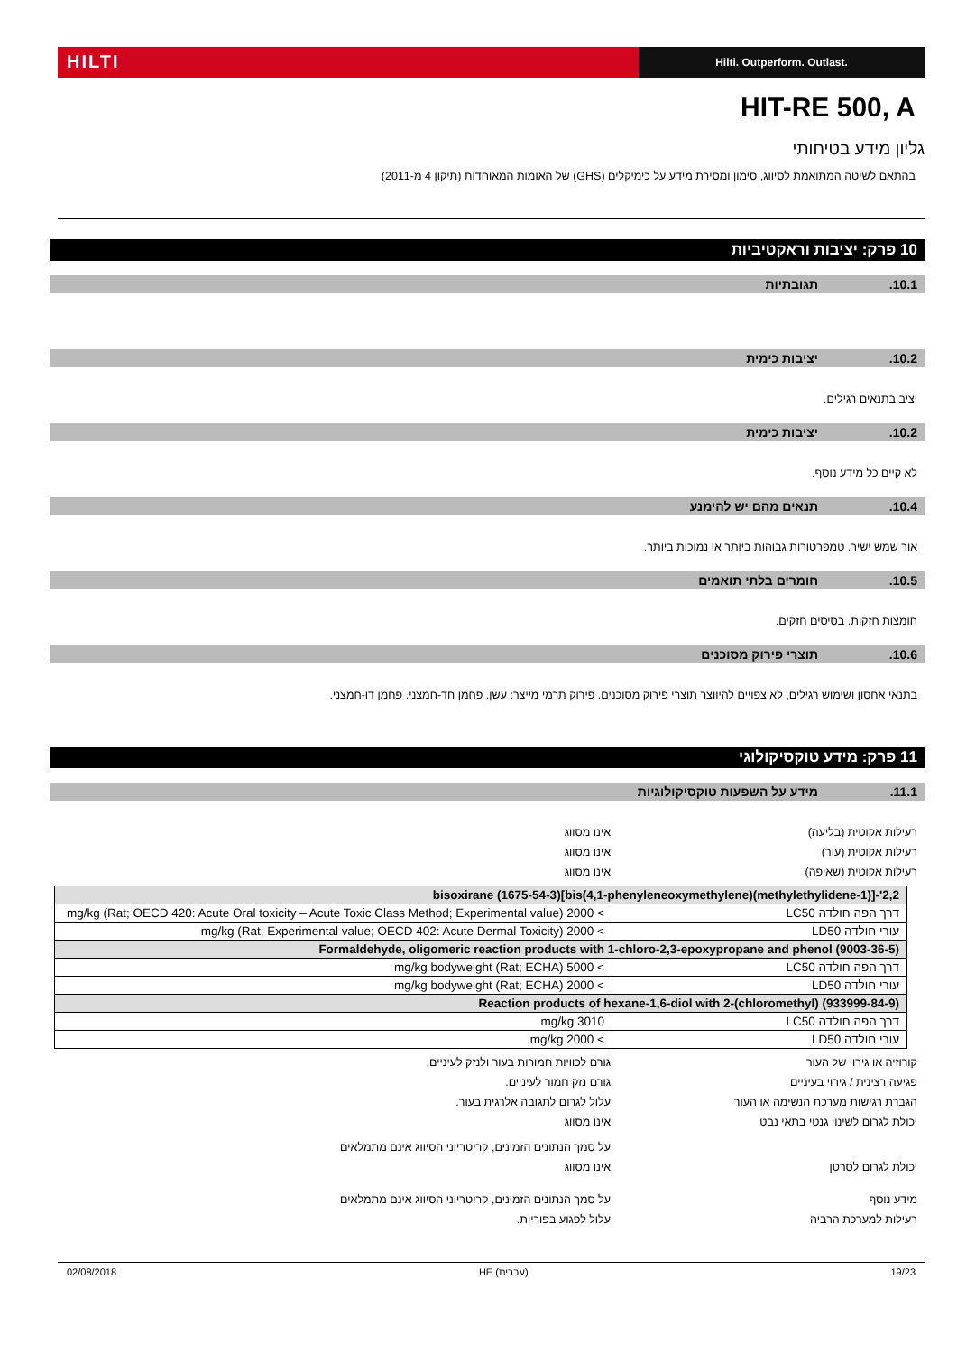HILTI
Hilti. Outperform. Outlast.
HIT-RE 500, A
גליון מידע בטיחותי
בהתאם לשיטה המתואמת לסיווג, סימון ומסירת מידע על כימיקלים (GHS) של האומות המאוחדות (תיקון 4 מ-2011)
10 פרק: יציבות וראקטיביות
10.1. תגובתיות
10.2. יציבות כימית
יציב בתנאים רגילים.
10.2. יציבות כימית
לא קיים כל מידע נוסף.
10.4. תנאים מהם יש להימנע
אור שמש ישיר. טמפרטורות גבוהות ביותר או נמוכות ביותר.
10.5. חומרים בלתי תואמים
חומצות חזקות. בסיסים חזקים.
10.6. תוצרי פירוק מסוכנים
בתנאי אחסון ושימוש רגילים, לא צפויים להיווצר תוצרי פירוק מסוכנים. פירוק תרמי מייצר: עשן. פחמן חד-חמצני. פחמן דו-חמצני.
11 פרק: מידע טוקסיקולוגי
11.1. מידע על השפעות טוקסיקולוגיות
רעילות אקוטית (בליעה) אינו מסווג
רעילות אקוטית (עור) אינו מסווג
רעילות אקוטית (שאיפה) אינו מסווג
| 2,2'-[(1-methylethylidene)bis(4,1-phenyleneoxymethylene)]bisoxirane (1675-54-3) | |
| --- | --- |
| דרך הפה חולדה LC50 | > 2000 mg/kg (Rat; OECD 420: Acute Oral toxicity – Acute Toxic Class Method; Experimental value) |
| עורי חולדה LD50 | > 2000 mg/kg (Rat; Experimental value; OECD 402: Acute Dermal Toxicity) |
| Formaldehyde, oligomeric reaction products with 1-chloro-2,3-epoxypropane and phenol (9003-36-5) | |
| דרך הפה חולדה LC50 | > 5000 mg/kg bodyweight (Rat; ECHA) |
| עורי חולדה LD50 | > 2000 mg/kg bodyweight (Rat; ECHA) |
| Reaction products of hexane-1,6-diol with 2-(chloromethyl) (933999-84-9) | |
| דרך הפה חולדה LC50 | 3010 mg/kg |
| עורי חולדה LD50 | > 2000 mg/kg |
קורוזיה או גירוי של העור גורם לכוויות חמורות בעור ולנזק לעיניים.
פגיעה רצינית / גירוי בעיניים גורם נזק חמור לעיניים.
הגברת רגישות מערכת הנשימה או העור עלול לגרום לתגובה אלרגית בעור.
יכולת לגרום לשינוי גנטי בתאי נבט אינו מסווג
על סמך הנתונים הזמינים, קריטריוני הסיווג אינם מתמלאים
יכולת לגרום לסרטן אינו מסווג
מידע נוסף על סמך הנתונים הזמינים, קריטריוני הסיווג אינם מתמלאים
רעילות למערכת הרביה עלול לפגוע בפוריות.
02/08/2018 HE (עברית) 19/23